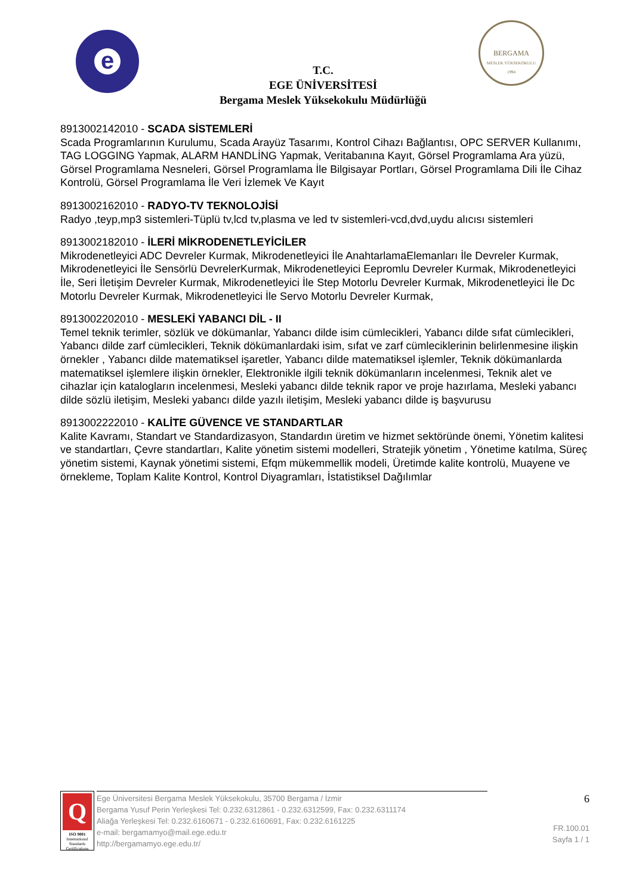e
BERGAMA
MESLEK YÜKSEKOKULU
1994
T.C.
EGE ÜNİVERSİTESİ
Bergama Meslek Yüksekokulu Müdürlüğü
8913002142010 - SCADA SİSTEMLERİ
Scada Programlarının Kurulumu, Scada Arayüz Tasarımı, Kontrol Cihazı Bağlantısı, OPC SERVER Kullanımı, TAG LOGGING Yapmak, ALARM HANDLİNG Yapmak, Veritabanına Kayıt, Görsel Programlama Ara yüzü, Görsel Programlama Nesneleri, Görsel Programlama İle Bilgisayar Portları, Görsel Programlama Dili İle Cihaz Kontrolü, Görsel Programlama İle Veri İzlemek Ve Kayıt
8913002162010 - RADYO-TV TEKNOLOJİSİ
Radyo ,teyp,mp3 sistemleri-Tüplü tv,lcd tv,plasma ve led tv sistemleri-vcd,dvd,uydu alıcısı sistemleri
8913002182010 - İLERİ MİKRODENETLEYİCİLER
Mikrodenetleyici ADC Devreler Kurmak, Mikrodenetleyici İle AnahtarlamaElemanları İle Devreler Kurmak, Mikrodenetleyici İle Sensörlü DevrelerKurmak, Mikrodenetleyici Eepromlu Devreler Kurmak, Mikrodenetleyici İle, Seri İletişim Devreler Kurmak, Mikrodenetleyici İle Step Motorlu Devreler Kurmak, Mikrodenetleyici İle Dc Motorlu Devreler Kurmak, Mikrodenetleyici İle Servo Motorlu Devreler Kurmak,
8913002202010 - MESLEKİ YABANCI DİL - II
Temel teknik terimler, sözlük ve dökümanlar, Yabancı dilde isim cümlecikleri, Yabancı dilde sıfat cümlecikleri, Yabancı dilde zarf cümlecikleri, Teknik dökümanlardaki isim, sıfat ve zarf cümleciklerinin belirlenmesine ilişkin örnekler , Yabancı dilde matematiksel işaretler, Yabancı dilde matematiksel işlemler, Teknik dökümanlarda matematiksel işlemlere ilişkin örnekler, Elektronikle ilgili teknik dökümanların incelenmesi, Teknik alet ve cihazlar için katalogların incelenmesi, Mesleki yabancı dilde teknik rapor ve proje hazırlama, Mesleki yabancı dilde sözlü iletişim, Mesleki yabancı dilde yazılı iletişim, Mesleki yabancı dilde iş başvurusu
8913002222010 - KALİTE GÜVENCE VE STANDARTLAR
Kalite Kavramı, Standart ve Standardizasyon, Standardın üretim ve hizmet sektöründe önemi, Yönetim kalitesi ve standartları, Çevre standartları, Kalite yönetim sistemi modelleri, Stratejik yönetim , Yönetime katılma, Süreç yönetim sistemi, Kaynak yönetimi sistemi, Efqm mükemmellik modeli, Üretimde kalite kontrolü, Muayene ve örnekleme, Toplam Kalite Kontrol, Kontrol Diyagramları, İstatistiksel Dağılımlar
Q
ISO 9001
International Standards Certifications
Ege Üniversitesi Bergama Meslek Yüksekokulu, 35700 Bergama / İzmir
Bergama Yusuf Perin Yerleşkesi Tel: 0.232.6312861 - 0.232.6312599, Fax: 0.232.6311174
Aliağa Yerleşkesi Tel: 0.232.6160671 - 0.232.6160691, Fax: 0.232.6161225
e-mail: bergamamyo@mail.ege.edu.tr
http://bergamamyo.ege.edu.tr/
6
FR.100.01
Sayfa 1 / 1